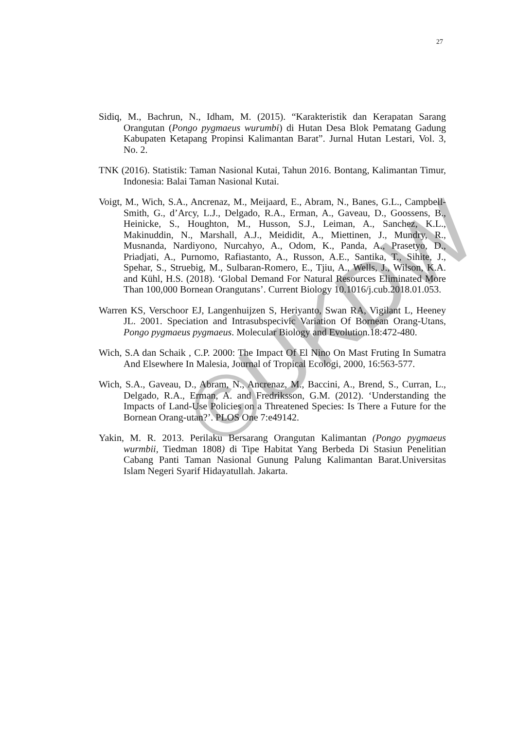27
©UKDW
Sidiq, M., Bachrun, N., Idham, M. (2015). “Karakteristik dan Kerapatan Sarang Orangutan (Pongo pygmaeus wurumbi) di Hutan Desa Blok Pematang Gadung Kabupaten Ketapang Propinsi Kalimantan Barat”. Jurnal Hutan Lestari, Vol. 3, No. 2.
TNK (2016). Statistik: Taman Nasional Kutai, Tahun 2016. Bontang, Kalimantan Timur, Indonesia: Balai Taman Nasional Kutai.
Voigt, M., Wich, S.A., Ancrenaz, M., Meijaard, E., Abram, N., Banes, G.L., Campbell-Smith, G., d’Arcy, L.J., Delgado, R.A., Erman, A., Gaveau, D., Goossens, B., Heinicke, S., Houghton, M., Husson, S.J., Leiman, A., Sanchez, K.L., Makinuddin, N., Marshall, A.J., Meididit, A., Miettinen, J., Mundry, R., Musnanda, Nardiyono, Nurcahyo, A., Odom, K., Panda, A., Prasetyo, D., Priadjati, A., Purnomo, Rafiastanto, A., Russon, A.E., Santika, T., Sihite, J., Spehar, S., Struebig, M., Sulbaran-Romero, E., Tjiu, A., Wells, J., Wilson, K.A. and Kühl, H.S. (2018). ‘Global Demand For Natural Resources Eliminated More Than 100,000 Bornean Orangutans’. Current Biology 10.1016/j.cub.2018.01.053.
Warren KS, Verschoor EJ, Langenhuijzen S, Heriyanto, Swan RA, Vigilant L, Heeney JL. 2001. Speciation and Intrasubspecivic Variation Of Bornean Orang-Utans, Pongo pygmaeus pygmaeus. Molecular Biology and Evolution.18:472-480.
Wich, S.A dan Schaik , C.P. 2000: The Impact Of El Nino On Mast Fruting In Sumatra And Elsewhere In Malesia, Journal of Tropical Ecologi, 2000, 16:563-577.
Wich, S.A., Gaveau, D., Abram, N., Ancrenaz, M., Baccini, A., Brend, S., Curran, L., Delgado, R.A., Erman, A. and Fredriksson, G.M. (2012). ‘Understanding the Impacts of Land-Use Policies on a Threatened Species: Is There a Future for the Bornean Orang-utan?’. PLOS One 7:e49142.
Yakin, M. R. 2013. Perilaku Bersarang Orangutan Kalimantan (Pongo pygmaeus wurmbii, Tiedman 1808) di Tipe Habitat Yang Berbeda Di Stasiun Penelitian Cabang Panti Taman Nasional Gunung Palung Kalimantan Barat.Universitas Islam Negeri Syarif Hidayatullah. Jakarta.